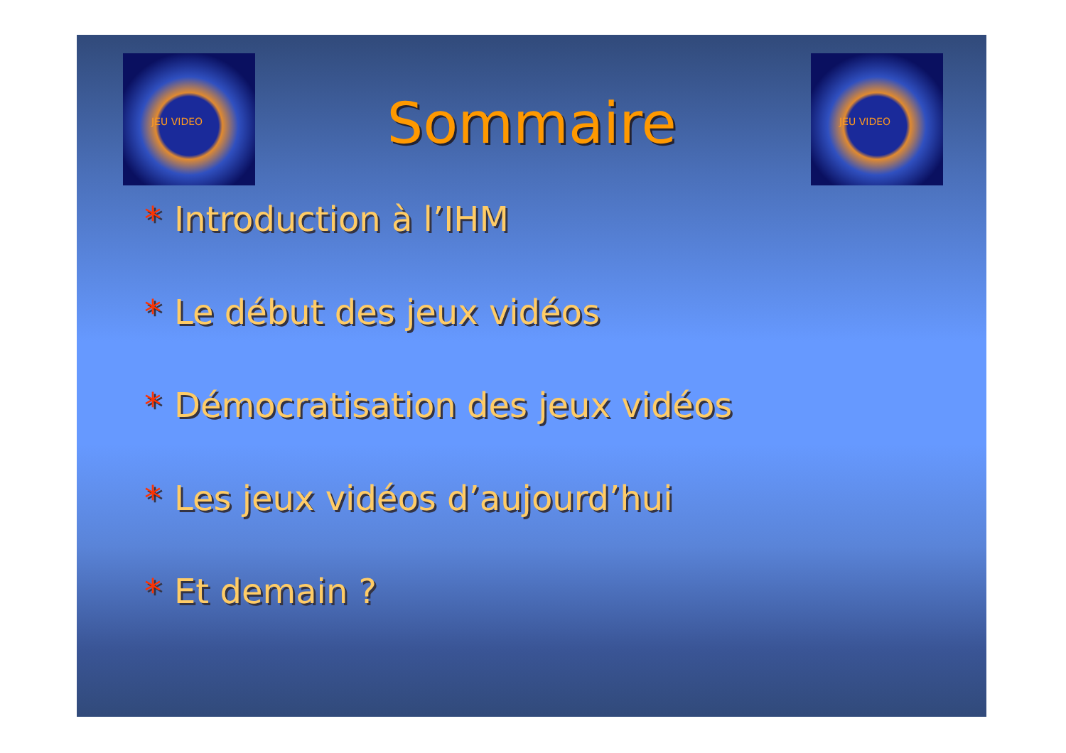JEU VIDEO JEU VIDEO
Sommaire
* Introduction à l’IHM
* Le début des jeux vidéos
* Démocratisation des jeux vidéos
* Les jeux vidéos d’aujourd’hui
* Et demain ?